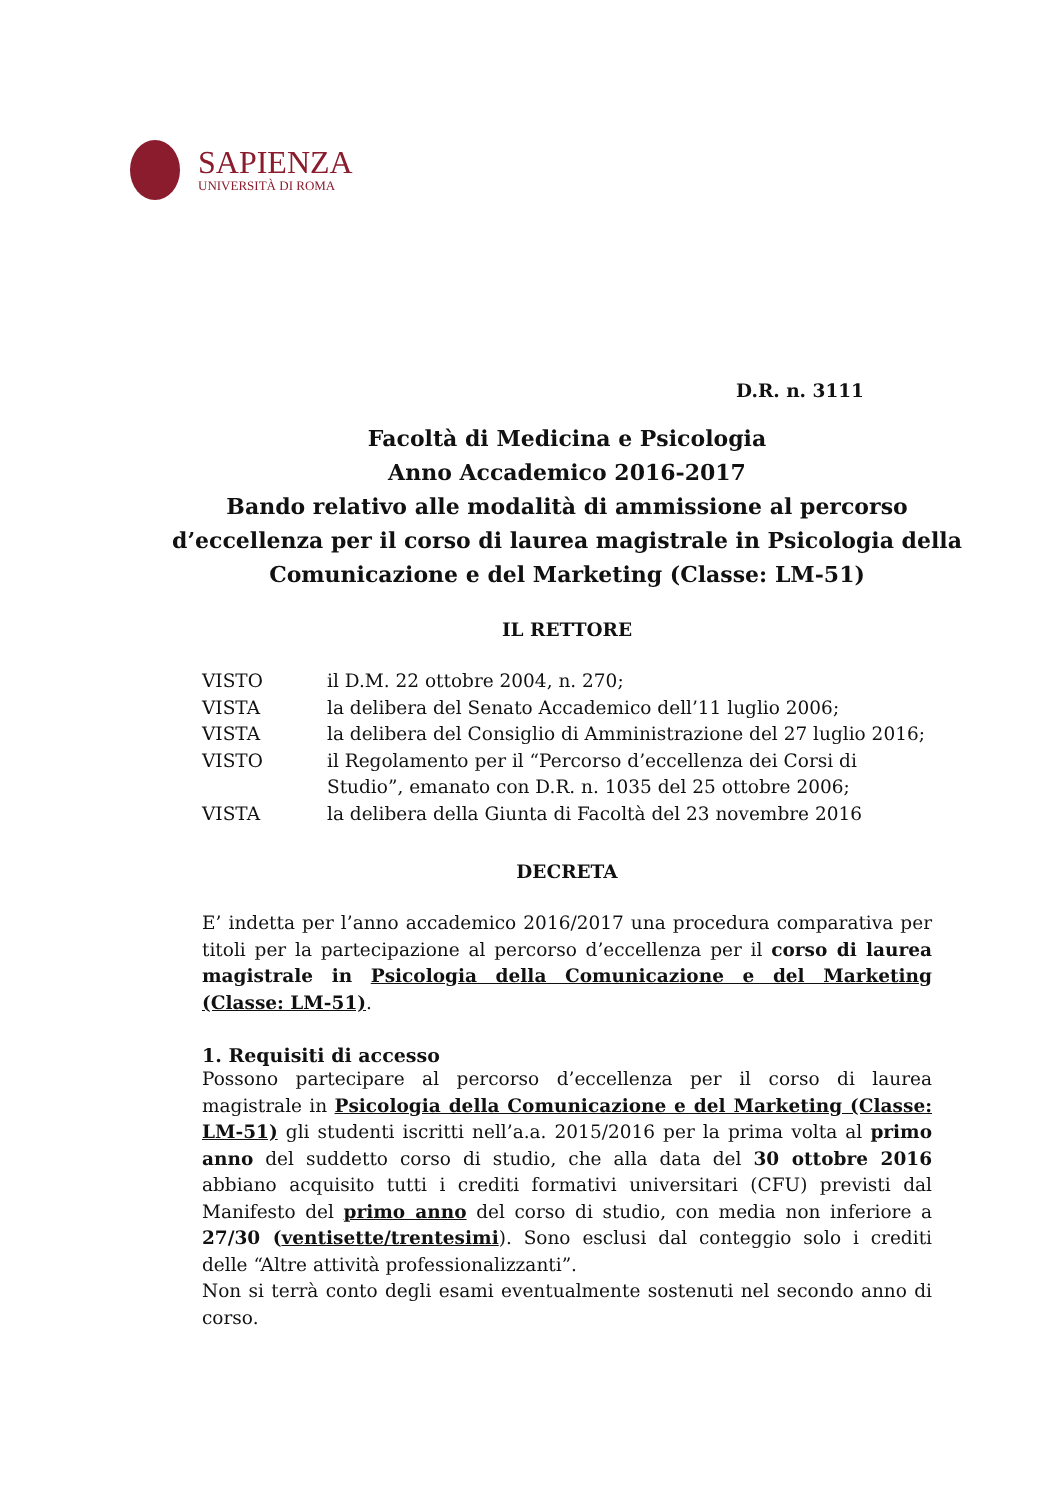SAPIENZA
UNIVERSITÀ DI ROMA
D.R. n. 3111
Facoltà di Medicina e Psicologia
Anno Accademico 2016-2017
Bando relativo alle modalità di ammissione al percorso d’eccellenza per il corso di laurea magistrale in Psicologia della Comunicazione e del Marketing (Classe: LM-51)
IL RETTORE
| VISTO | il D.M. 22 ottobre 2004, n. 270; |
| VISTA | la delibera del Senato Accademico dell’11 luglio 2006; |
| VISTA | la delibera del Consiglio di Amministrazione del 27 luglio 2016; |
| VISTO | il Regolamento per il “Percorso d’eccellenza dei Corsi di Studio”, emanato con D.R. n. 1035 del 25 ottobre 2006; |
| VISTA | la delibera della Giunta di Facoltà del 23 novembre 2016 |
DECRETA
E’ indetta per l’anno accademico 2016/2017 una procedura comparativa per titoli per la partecipazione al percorso d’eccellenza per il corso di laurea magistrale in Psicologia della Comunicazione e del Marketing (Classe: LM-51).
1. Requisiti di accesso
Possono partecipare al percorso d’eccellenza per il corso di laurea magistrale in Psicologia della Comunicazione e del Marketing (Classe: LM-51) gli studenti iscritti nell’a.a. 2015/2016 per la prima volta al primo anno del suddetto corso di studio, che alla data del 30 ottobre 2016 abbiano acquisito tutti i crediti formativi universitari (CFU) previsti dal Manifesto del primo anno del corso di studio, con media non inferiore a 27/30 (ventisette/trentesimi). Sono esclusi dal conteggio solo i crediti delle “Altre attività professionalizzanti”.
Non si terrà conto degli esami eventualmente sostenuti nel secondo anno di corso.